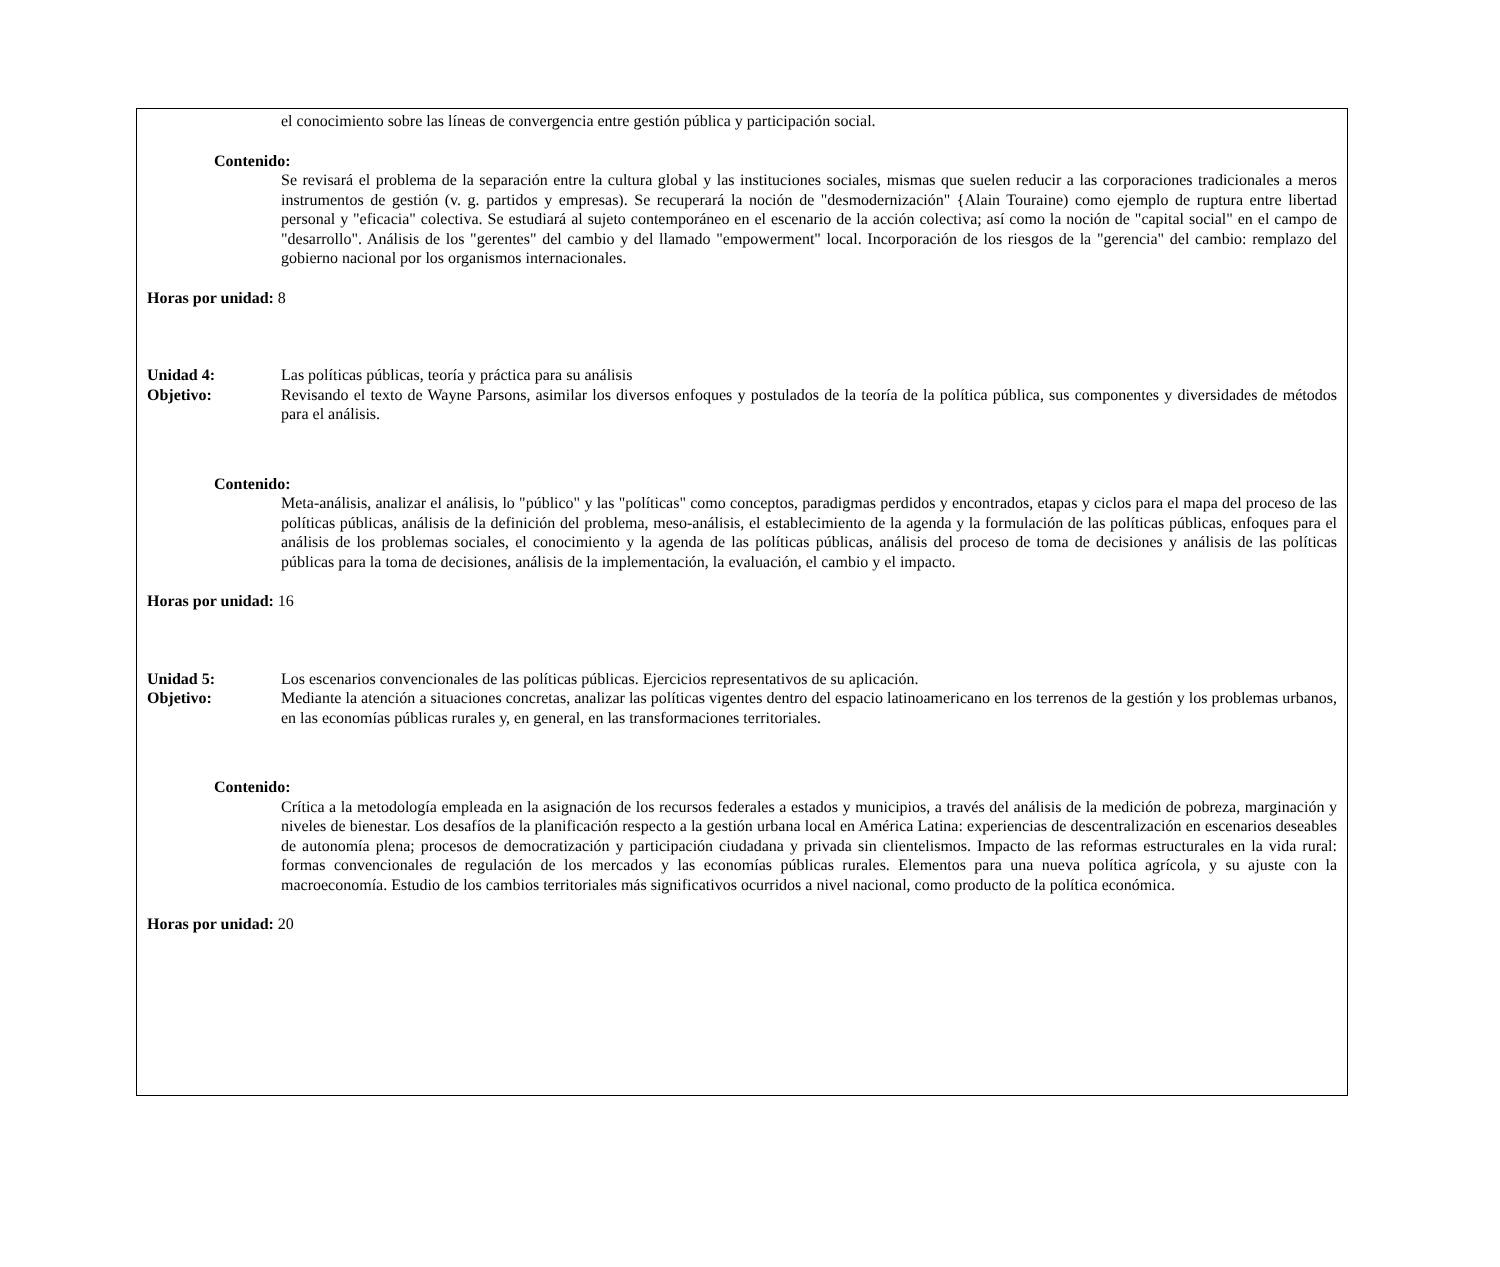el conocimiento sobre las líneas de convergencia entre gestión pública y participación social.
Contenido:
Se revisará el problema de la separación entre la cultura global y las instituciones sociales, mismas que suelen reducir a las corporaciones tradicionales a meros instrumentos de gestión (v. g. partidos y empresas). Se recuperará la noción de "desmodernización" {Alain Touraine) como ejemplo de ruptura entre libertad personal y "eficacia" colectiva. Se estudiará al sujeto contemporáneo en el escenario de la acción colectiva; así como la noción de "capital social" en el campo de "desarrollo". Análisis de los "gerentes" del cambio y del llamado "empowerment" local. Incorporación de los riesgos de la "gerencia" del cambio: remplazo del gobierno nacional por los organismos internacionales.
Horas por unidad: 8
Unidad 4: Las políticas públicas, teoría y práctica para su análisis
Objetivo: Revisando el texto de Wayne Parsons, asimilar los diversos enfoques y postulados de la teoría de la política pública, sus componentes y diversidades de métodos para el análisis.
Contenido:
Meta-análisis, analizar el análisis, lo "público" y las "políticas" como conceptos, paradigmas perdidos y encontrados, etapas y ciclos para el mapa del proceso de las políticas públicas, análisis de la definición del problema, meso-análisis, el establecimiento de la agenda y la formulación de las políticas públicas, enfoques para el análisis de los problemas sociales, el conocimiento y la agenda de las políticas públicas, análisis del proceso de toma de decisiones y análisis de las políticas públicas para la toma de decisiones, análisis de la implementación, la evaluación, el cambio y el impacto.
Horas por unidad: 16
Unidad 5: Los escenarios convencionales de las políticas públicas. Ejercicios representativos de su aplicación.
Objetivo: Mediante la atención a situaciones concretas, analizar las políticas vigentes dentro del espacio latinoamericano en los terrenos de la gestión y los problemas urbanos, en las economías públicas rurales y, en general, en las transformaciones territoriales.
Contenido:
Crítica a la metodología empleada en la asignación de los recursos federales a estados y municipios, a través del análisis de la medición de pobreza, marginación y niveles de bienestar. Los desafíos de la planificación respecto a la gestión urbana local en América Latina: experiencias de descentralización en escenarios deseables de autonomía plena; procesos de democratización y participación ciudadana y privada sin clientelismos. Impacto de las reformas estructurales en la vida rural: formas convencionales de regulación de los mercados y las economías públicas rurales. Elementos para una nueva política agrícola, y su ajuste con la macroeconomía. Estudio de los cambios territoriales más significativos ocurridos a nivel nacional, como producto de la política económica.
Horas por unidad: 20